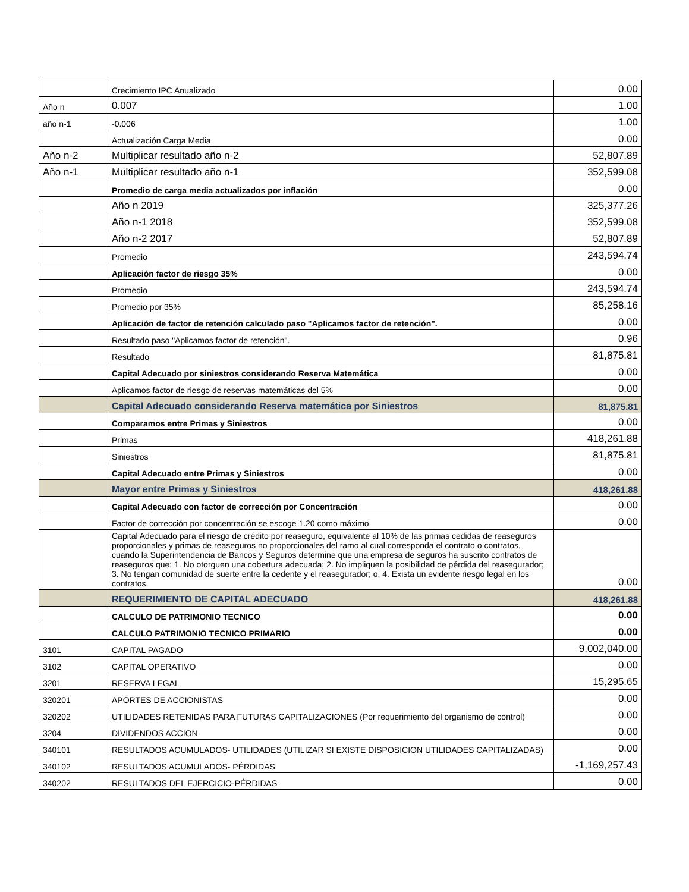| | Crecimiento IPC Anualizado | 0.00 |
| Año n | 0.007 | 1.00 |
| año n-1 | -0.006 | 1.00 |
| | Actualización Carga Media | 0.00 |
| Año n-2 | Multiplicar resultado año n-2 | 52,807.89 |
| Año n-1 | Multiplicar resultado año n-1 | 352,599.08 |
| | Promedio de carga media actualizados por inflación | 0.00 |
| | Año n 2019 | 325,377.26 |
| | Año n-1 2018 | 352,599.08 |
| | Año n-2 2017 | 52,807.89 |
| | Promedio | 243,594.74 |
| | Aplicación factor de riesgo 35% | 0.00 |
| | Promedio | 243,594.74 |
| | Promedio por 35% | 85,258.16 |
| | Aplicación de factor de retención calculado paso "Aplicamos factor de retención". | 0.00 |
| | Resultado paso "Aplicamos factor de retención". | 0.96 |
| | Resultado | 81,875.81 |
| | Capital Adecuado por siniestros considerando Reserva Matemática | 0.00 |
| | Aplicamos factor de riesgo de reservas matemáticas del 5% | 0.00 |
| | Capital Adecuado considerando Reserva matemática por Siniestros | 81,875.81 |
| | Comparamos entre Primas y Siniestros | 0.00 |
| | Primas | 418,261.88 |
| | Siniestros | 81,875.81 |
| | Capital Adecuado entre Primas y Siniestros | 0.00 |
| | Mayor entre Primas y Siniestros | 418,261.88 |
| | Capital Adecuado con factor de corrección por Concentración | 0.00 |
| | Factor de corrección por concentración se escoge 1.20 como máximo | 0.00 |
| | Capital Adecuado para el riesgo de crédito por reaseguro, equivalente al 10% de las primas cedidas de reaseguros proporcionales y primas de reaseguros no proporcionales del ramo al cual corresponda el contrato o contratos, cuando la Superintendencia de Bancos y Seguros determine que una empresa de seguros ha suscrito contratos de reaseguros que: 1. No otorguen una cobertura adecuada; 2. No impliquen la posibilidad de pérdida del reasegurador; 3. No tengan comunidad de suerte entre la cedente y el reasegurador; o, 4. Exista un evidente riesgo legal en los contratos. | 0.00 |
| | REQUERIMIENTO DE CAPITAL ADECUADO | 418,261.88 |
| | CALCULO DE PATRIMONIO TECNICO | 0.00 |
| | CALCULO PATRIMONIO TECNICO PRIMARIO | 0.00 |
| 3101 | CAPITAL PAGADO | 9,002,040.00 |
| 3102 | CAPITAL OPERATIVO | 0.00 |
| 3201 | RESERVA LEGAL | 15,295.65 |
| 320201 | APORTES DE ACCIONISTAS | 0.00 |
| 320202 | UTILIDADES RETENIDAS PARA FUTURAS CAPITALIZACIONES (Por requerimiento del organismo de control) | 0.00 |
| 3204 | DIVIDENDOS ACCION | 0.00 |
| 340101 | RESULTADOS ACUMULADOS- UTILIDADES (UTILIZAR SI EXISTE DISPOSICION UTILIDADES CAPITALIZADAS) | 0.00 |
| 340102 | RESULTADOS ACUMULADOS- PÉRDIDAS | -1,169,257.43 |
| 340202 | RESULTADOS DEL EJERCICIO-PÉRDIDAS | 0.00 |